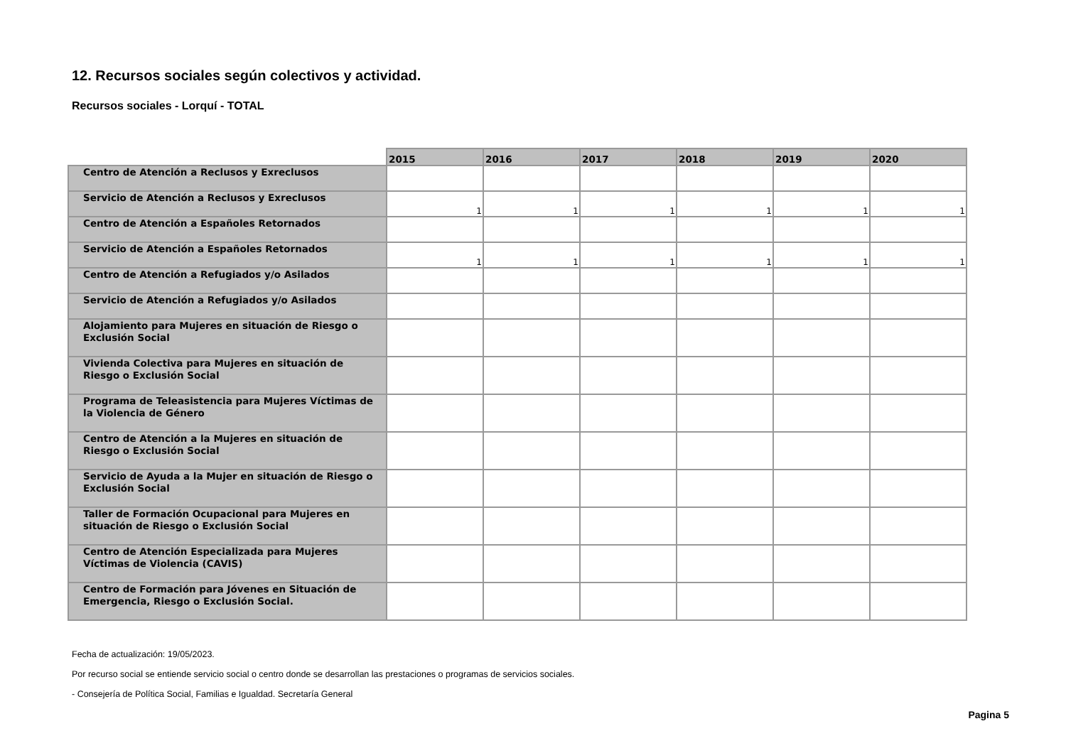12. Recursos sociales según colectivos y actividad.
Recursos sociales - Lorquí - TOTAL
| | 2015 | 2016 | 2017 | 2018 | 2019 | 2020 |
| --- | --- | --- | --- | --- | --- | --- |
| Centro de Atención a Reclusos y Exreclusos | | | | | | |
| Servicio de Atención a Reclusos y Exreclusos | 1 | 1 | 1 | 1 | 1 | 1 |
| Centro de Atención a Españoles Retornados | | | | | | |
| Servicio de Atención a Españoles Retornados | 1 | 1 | 1 | 1 | 1 | 1 |
| Centro de Atención a Refugiados y/o Asilados | | | | | | |
| Servicio de Atención a Refugiados y/o Asilados | | | | | | |
| Alojamiento para Mujeres en situación de Riesgo o Exclusión Social | | | | | | |
| Vivienda Colectiva para Mujeres en situación de Riesgo o Exclusión Social | | | | | | |
| Programa de Teleasistencia para Mujeres Víctimas de la Violencia de Género | | | | | | |
| Centro de Atención a la Mujeres en situación de Riesgo o Exclusión Social | | | | | | |
| Servicio de Ayuda a la Mujer en situación de Riesgo o Exclusión Social | | | | | | |
| Taller de Formación Ocupacional para Mujeres en situación de Riesgo o Exclusión Social | | | | | | |
| Centro de Atención Especializada para Mujeres Víctimas de Violencia (CAVIS) | | | | | | |
| Centro de Formación para Jóvenes en Situación de Emergencia, Riesgo o Exclusión Social. | | | | | | |
Fecha de actualización: 19/05/2023.
Por recurso social se entiende servicio social o centro donde se desarrollan las prestaciones o programas de servicios sociales.
- Consejería de Política Social, Familias e Igualdad. Secretaría General
Pagina 5